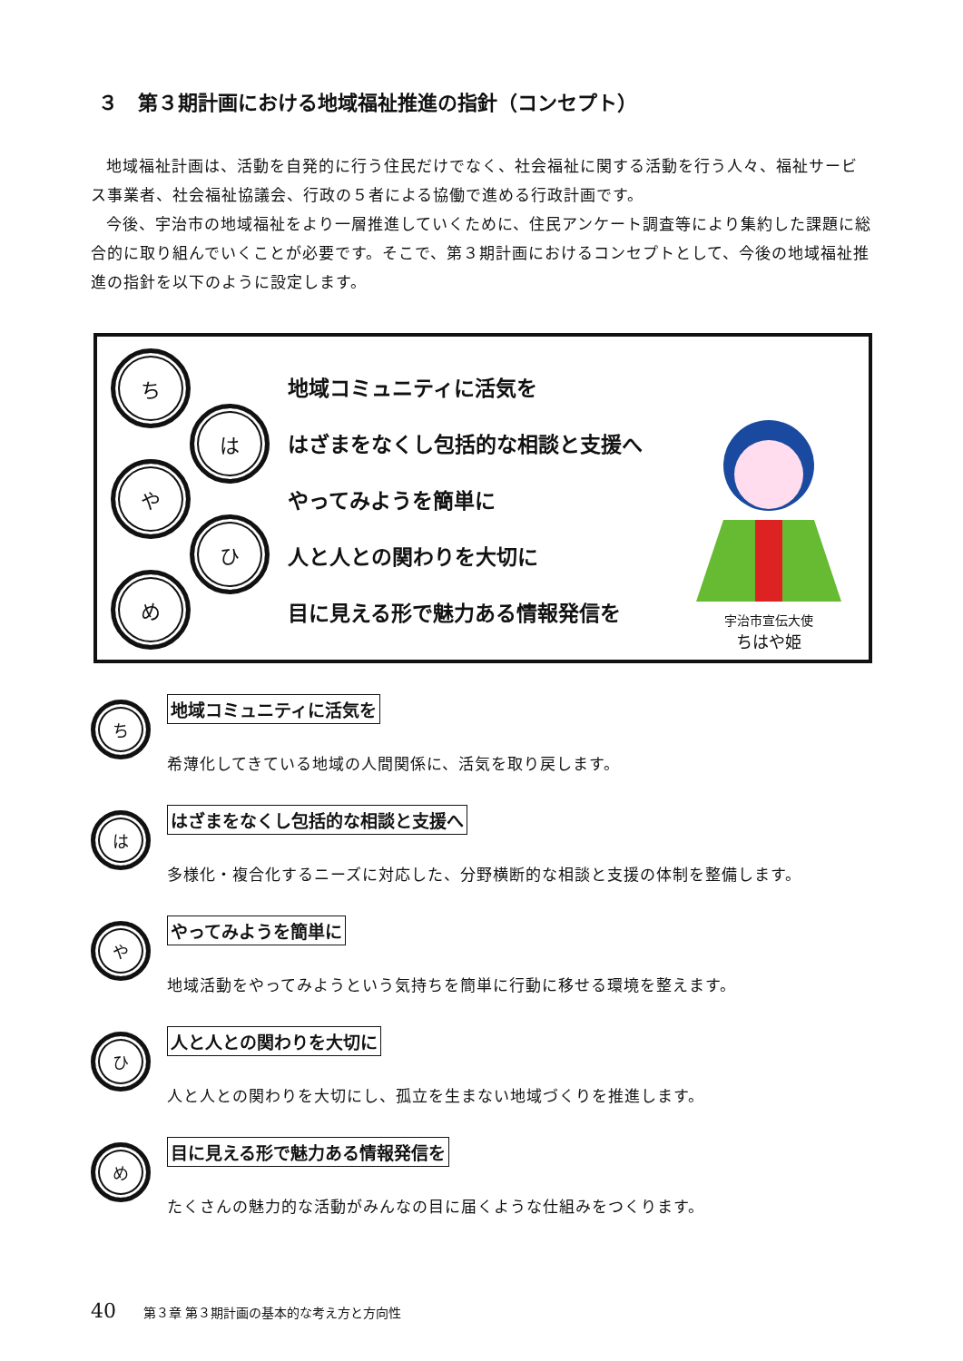３　第３期計画における地域福祉推進の指針（コンセプト）
地域福祉計画は、活動を自発的に行う住民だけでなく、社会福祉に関する活動を行う人々、福祉サービス事業者、社会福祉協議会、行政の５者による協働で進める行政計画です。
今後、宇治市の地域福祉をより一層推進していくために、住民アンケート調査等により集約した課題に総合的に取り組んでいくことが必要です。そこで、第３期計画におけるコンセプトとして、今後の地域福祉推進の指針を以下のように設定します。
ち
は
や
ひ
め
地域コミュニティに活気を
はざまをなくし包括的な相談と支援へ
やってみようを簡単に
人と人との関わりを大切に
目に見える形で魅力ある情報発信を
宇治市宣伝大使
ちはや姫
ち
地域コミュニティに活気を
希薄化してきている地域の人間関係に、活気を取り戻します。
は
はざまをなくし包括的な相談と支援へ
多様化・複合化するニーズに対応した、分野横断的な相談と支援の体制を整備します。
や
やってみようを簡単に
地域活動をやってみようという気持ちを簡単に行動に移せる環境を整えます。
ひ
人と人との関わりを大切に
人と人との関わりを大切にし、孤立を生まない地域づくりを推進します。
め
目に見える形で魅力ある情報発信を
たくさんの魅力的な活動がみんなの目に届くような仕組みをつくります。
40 第３章 第３期計画の基本的な考え方と方向性